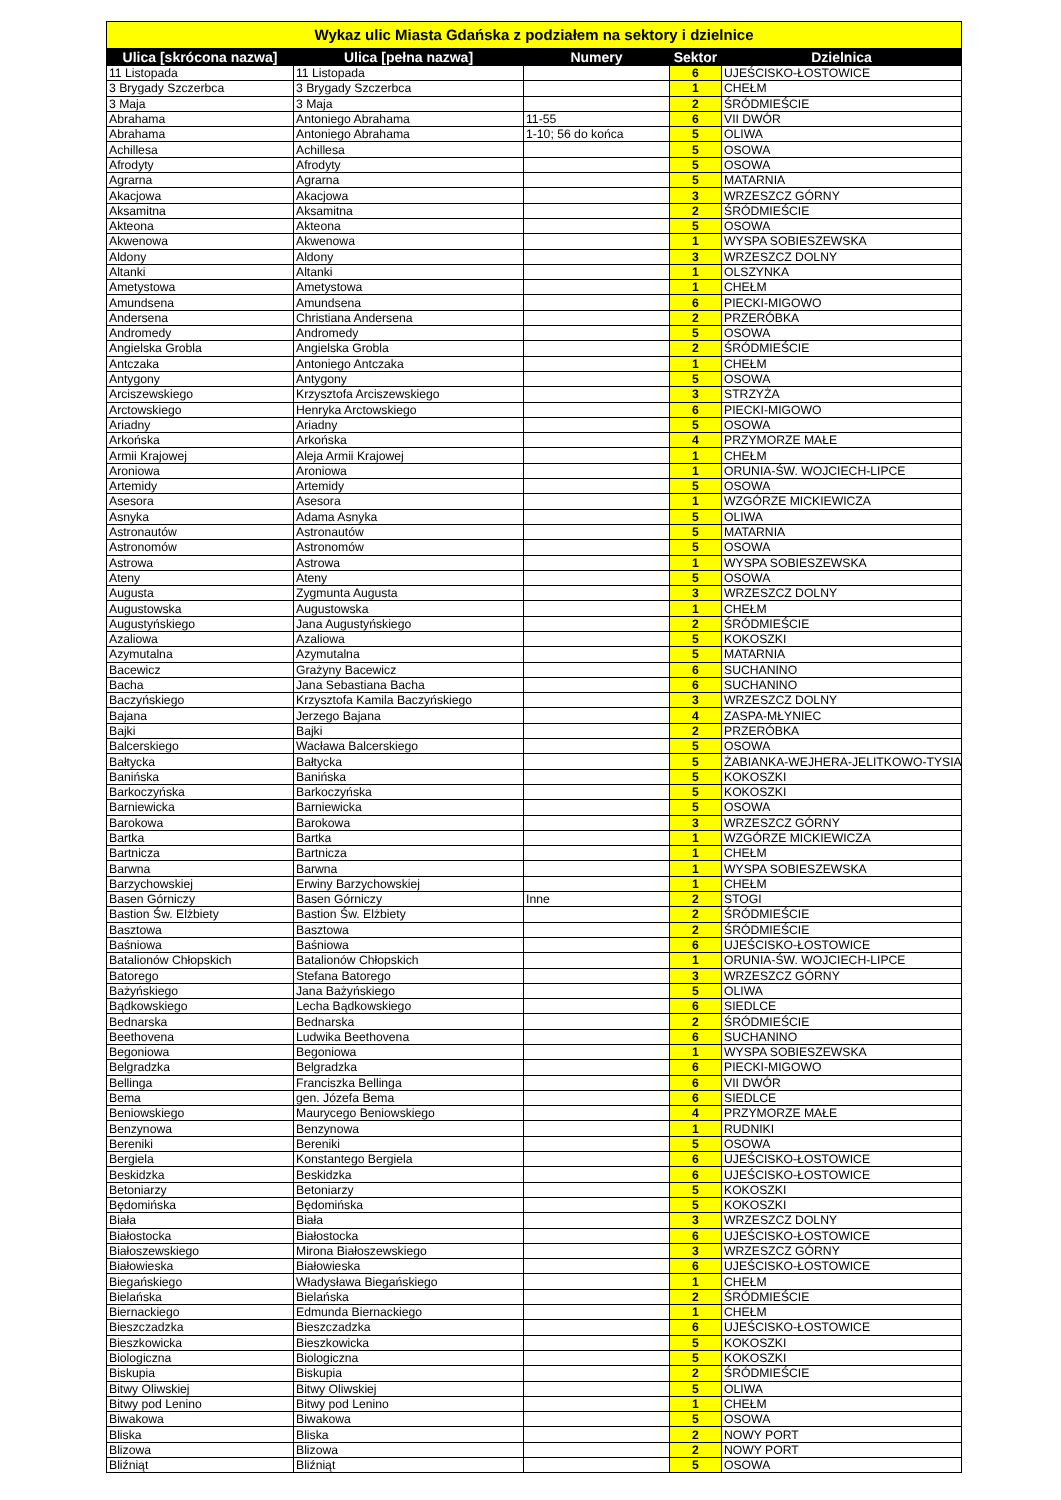| Wykaz ulic Miasta Gdańska z podziałem na sektory i dzielnice | | | | |
| Ulica [skrócona nazwa] | Ulica [pełna nazwa] | Numery | Sektor | Dzielnica |
| 11 Listopada | 11 Listopada | | 6 | UJEŚCISKO-ŁOSTOWICE |
| 3 Brygady Szczerbca | 3 Brygady Szczerbca | | 1 | CHEŁM |
| 3 Maja | 3 Maja | | 2 | ŚRÓDMIEŚCIE |
| Abrahama | Antoniego Abrahama | 11-55 | 6 | VII DWÓR |
| Abrahama | Antoniego Abrahama | 1-10; 56 do końca | 5 | OLIWA |
| Achillesa | Achillesa | | 5 | OSOWA |
| Afrodyty | Afrodyty | | 5 | OSOWA |
| Agrarna | Agrarna | | 5 | MATARNIA |
| Akacjowa | Akacjowa | | 3 | WRZESZCZ GÓRNY |
| Aksamitna | Aksamitna | | 2 | ŚRÓDMIEŚCIE |
| Akteona | Akteona | | 5 | OSOWA |
| Akwenowa | Akwenowa | | 1 | WYSPA SOBIESZEWSKA |
| Aldony | Aldony | | 3 | WRZESZCZ DOLNY |
| Altanki | Altanki | | 1 | OLSZYNKA |
| Ametystowa | Ametystowa | | 1 | CHEŁM |
| Amundsena | Amundsena | | 6 | PIECKI-MIGOWO |
| Andersena | Christiana Andersena | | 2 | PRZERÓBKA |
| Andromedy | Andromedy | | 5 | OSOWA |
| Angielska Grobla | Angielska Grobla | | 2 | ŚRÓDMIEŚCIE |
| Antczaka | Antoniego Antczaka | | 1 | CHEŁM |
| Antygony | Antygony | | 5 | OSOWA |
| Arciszewskiego | Krzysztofa Arciszewskiego | | 3 | STRZYŻA |
| Arctowskiego | Henryka Arctowskiego | | 6 | PIECKI-MIGOWO |
| Ariadny | Ariadny | | 5 | OSOWA |
| Arkońska | Arkońska | | 4 | PRZYMORZE MAŁE |
| Armii Krajowej | Aleja Armii Krajowej | | 1 | CHEŁM |
| Aroniowa | Aroniowa | | 1 | ORUNIA-ŚW. WOJCIECH-LIPCE |
| Artemidy | Artemidy | | 5 | OSOWA |
| Asesora | Asesora | | 1 | WZGÓRZE MICKIEWICZA |
| Asnyka | Adama Asnyka | | 5 | OLIWA |
| Astronautów | Astronautów | | 5 | MATARNIA |
| Astronomów | Astronomów | | 5 | OSOWA |
| Astrowa | Astrowa | | 1 | WYSPA SOBIESZEWSKA |
| Ateny | Ateny | | 5 | OSOWA |
| Augusta | Zygmunta Augusta | | 3 | WRZESZCZ DOLNY |
| Augustowska | Augustowska | | 1 | CHEŁM |
| Augustyńskiego | Jana Augustyńskiego | | 2 | ŚRÓDMIEŚCIE |
| Azaliowa | Azaliowa | | 5 | KOKOSZKI |
| Azymutalna | Azymutalna | | 5 | MATARNIA |
| Bacewicz | Grażyny Bacewicz | | 6 | SUCHANINO |
| Bacha | Jana Sebastiana Bacha | | 6 | SUCHANINO |
| Baczyńskiego | Krzysztofa Kamila Baczyńskiego | | 3 | WRZESZCZ DOLNY |
| Bajana | Jerzego Bajana | | 4 | ZASPA-MŁYNIEC |
| Bajki | Bajki | | 2 | PRZERÓBKA |
| Balcerskiego | Wacława Balcerskiego | | 5 | OSOWA |
| Bałtycka | Bałtycka | | 5 | ŻABIANKA-WEJHERA-JELITKOWO-TYSIA |
| Banińska | Banińska | | 5 | KOKOSZKI |
| Barkoczyńska | Barkoczyńska | | 5 | KOKOSZKI |
| Barniewicka | Barniewicka | | 5 | OSOWA |
| Barokowa | Barokowa | | 3 | WRZESZCZ GÓRNY |
| Bartka | Bartka | | 1 | WZGÓRZE MICKIEWICZA |
| Bartnicza | Bartnicza | | 1 | CHEŁM |
| Barwna | Barwna | | 1 | WYSPA SOBIESZEWSKA |
| Barzychowskiej | Erwiny Barzychowskiej | | 1 | CHEŁM |
| Basen Górniczy | Basen Górniczy | Inne | 2 | STOGI |
| Bastion Św. Elżbiety | Bastion Św. Elżbiety | | 2 | ŚRÓDMIEŚCIE |
| Basztowa | Basztowa | | 2 | ŚRÓDMIEŚCIE |
| Baśniowa | Baśniowa | | 6 | UJEŚCISKO-ŁOSTOWICE |
| Batalionów Chłopskich | Batalionów Chłopskich | | 1 | ORUNIA-ŚW. WOJCIECH-LIPCE |
| Batorego | Stefana Batorego | | 3 | WRZESZCZ GÓRNY |
| Bażyńskiego | Jana Bażyńskiego | | 5 | OLIWA |
| Bądkowskiego | Lecha Bądkowskiego | | 6 | SIEDLCE |
| Bednarska | Bednarska | | 2 | ŚRÓDMIEŚCIE |
| Beethovena | Ludwika Beethovena | | 6 | SUCHANINO |
| Begoniowa | Begoniowa | | 1 | WYSPA SOBIESZEWSKA |
| Belgradzka | Belgradzka | | 6 | PIECKI-MIGOWO |
| Bellinga | Franciszka Bellinga | | 6 | VII DWÓR |
| Bema | gen. Józefa Bema | | 6 | SIEDLCE |
| Beniowskiego | Maurycego Beniowskiego | | 4 | PRZYMORZE MAŁE |
| Benzynowa | Benzynowa | | 1 | RUDNIKI |
| Bereniki | Bereniki | | 5 | OSOWA |
| Bergiela | Konstantego Bergiela | | 6 | UJEŚCISKO-ŁOSTOWICE |
| Beskidzka | Beskidzka | | 6 | UJEŚCISKO-ŁOSTOWICE |
| Betoniarzy | Betoniarzy | | 5 | KOKOSZKI |
| Będomińska | Będomińska | | 5 | KOKOSZKI |
| Biała | Biała | | 3 | WRZESZCZ DOLNY |
| Białostocka | Białostocka | | 6 | UJEŚCISKO-ŁOSTOWICE |
| Białoszewskiego | Mirona Białoszewskiego | | 3 | WRZESZCZ GÓRNY |
| Białowieska | Białowieska | | 6 | UJEŚCISKO-ŁOSTOWICE |
| Biegańskiego | Władysława Biegańskiego | | 1 | CHEŁM |
| Bielańska | Bielańska | | 2 | ŚRÓDMIEŚCIE |
| Biernackiego | Edmunda Biernackiego | | 1 | CHEŁM |
| Bieszczadzka | Bieszczadzka | | 6 | UJEŚCISKO-ŁOSTOWICE |
| Bieszkowicka | Bieszkowicka | | 5 | KOKOSZKI |
| Biologiczna | Biologiczna | | 5 | KOKOSZKI |
| Biskupia | Biskupia | | 2 | ŚRÓDMIEŚCIE |
| Bitwy Oliwskiej | Bitwy Oliwskiej | | 5 | OLIWA |
| Bitwy pod Lenino | Bitwy pod Lenino | | 1 | CHEŁM |
| Biwakowa | Biwakowa | | 5 | OSOWA |
| Bliska | Bliska | | 2 | NOWY PORT |
| Blizowa | Blizowa | | 2 | NOWY PORT |
| Bliźniąt | Bliźniąt | | 5 | OSOWA |